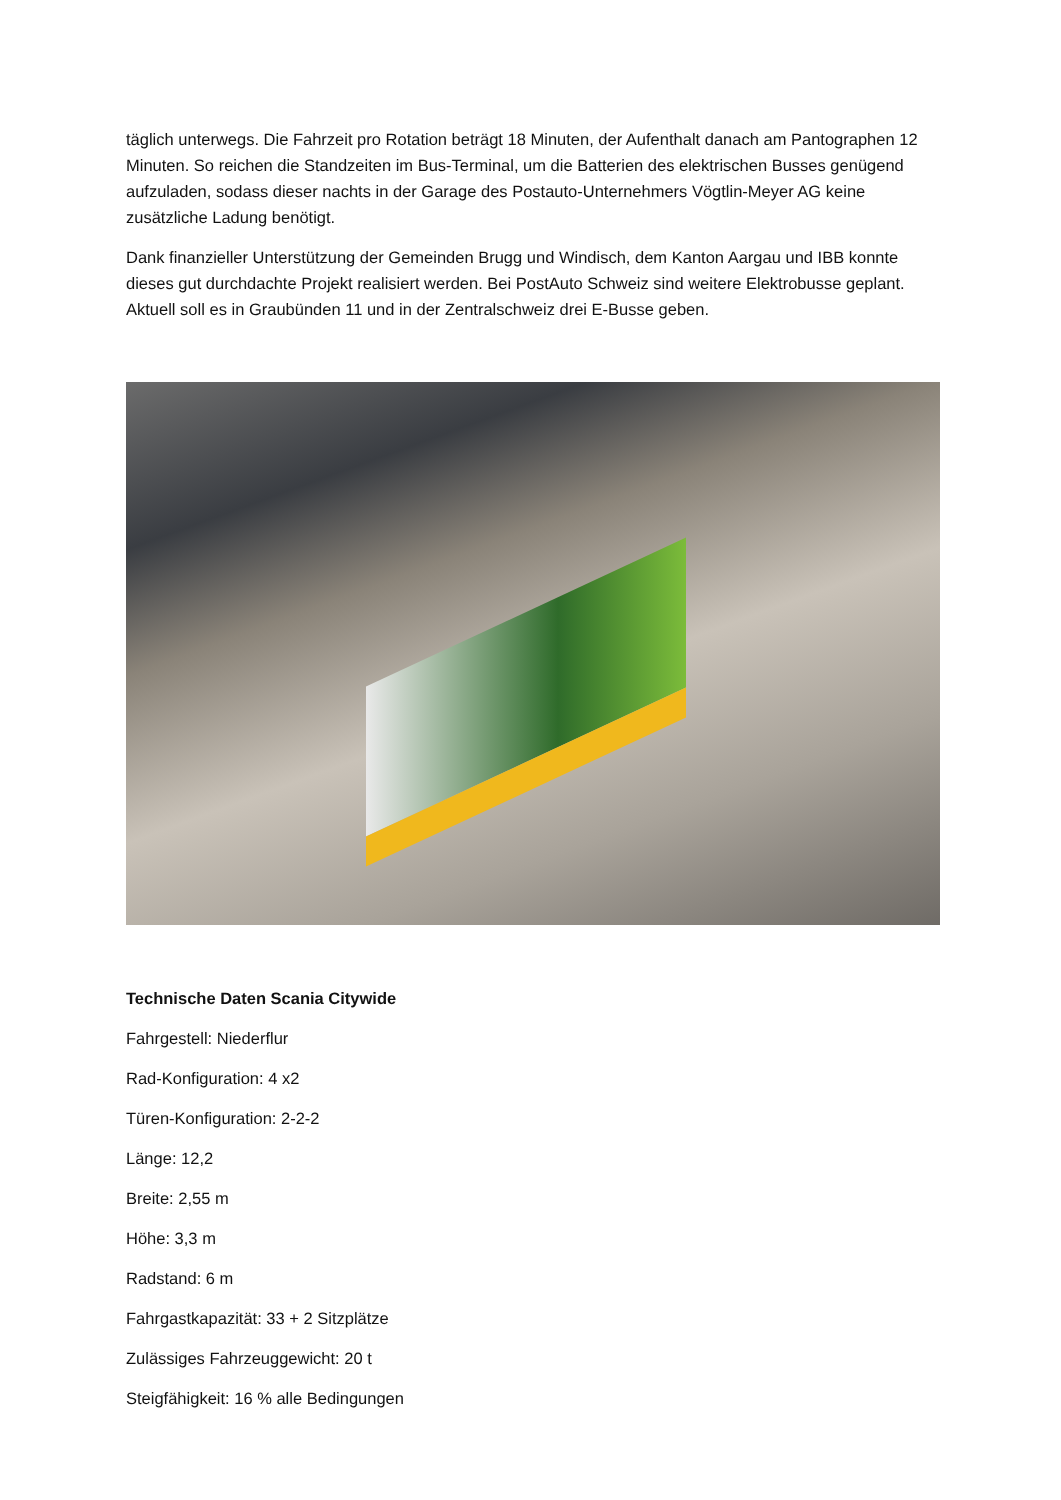täglich unterwegs. Die Fahrzeit pro Rotation beträgt 18 Minuten, der Aufenthalt danach am Pantographen 12 Minuten. So reichen die Standzeiten im Bus-Terminal, um die Batterien des elektrischen Busses genügend aufzuladen, sodass dieser nachts in der Garage des Postauto-Unternehmers Vögtlin-Meyer AG keine zusätzliche Ladung benötigt.
Dank finanzieller Unterstützung der Gemeinden Brugg und Windisch, dem Kanton Aargau und IBB konnte dieses gut durchdachte Projekt realisiert werden. Bei PostAuto Schweiz sind weitere Elektrobusse geplant. Aktuell soll es in Graubünden 11 und in der Zentralschweiz drei E-Busse geben.
Technische Daten Scania Citywide
Fahrgestell: Niederflur
Rad-Konfiguration: 4 x2
Türen-Konfiguration: 2-2-2
Länge: 12,2
Breite: 2,55 m
Höhe: 3,3 m
Radstand: 6 m
Fahrgastkapazität: 33 + 2 Sitzplätze
Zulässiges Fahrzeuggewicht: 20 t
Steigfähigkeit: 16 % alle Bedingungen